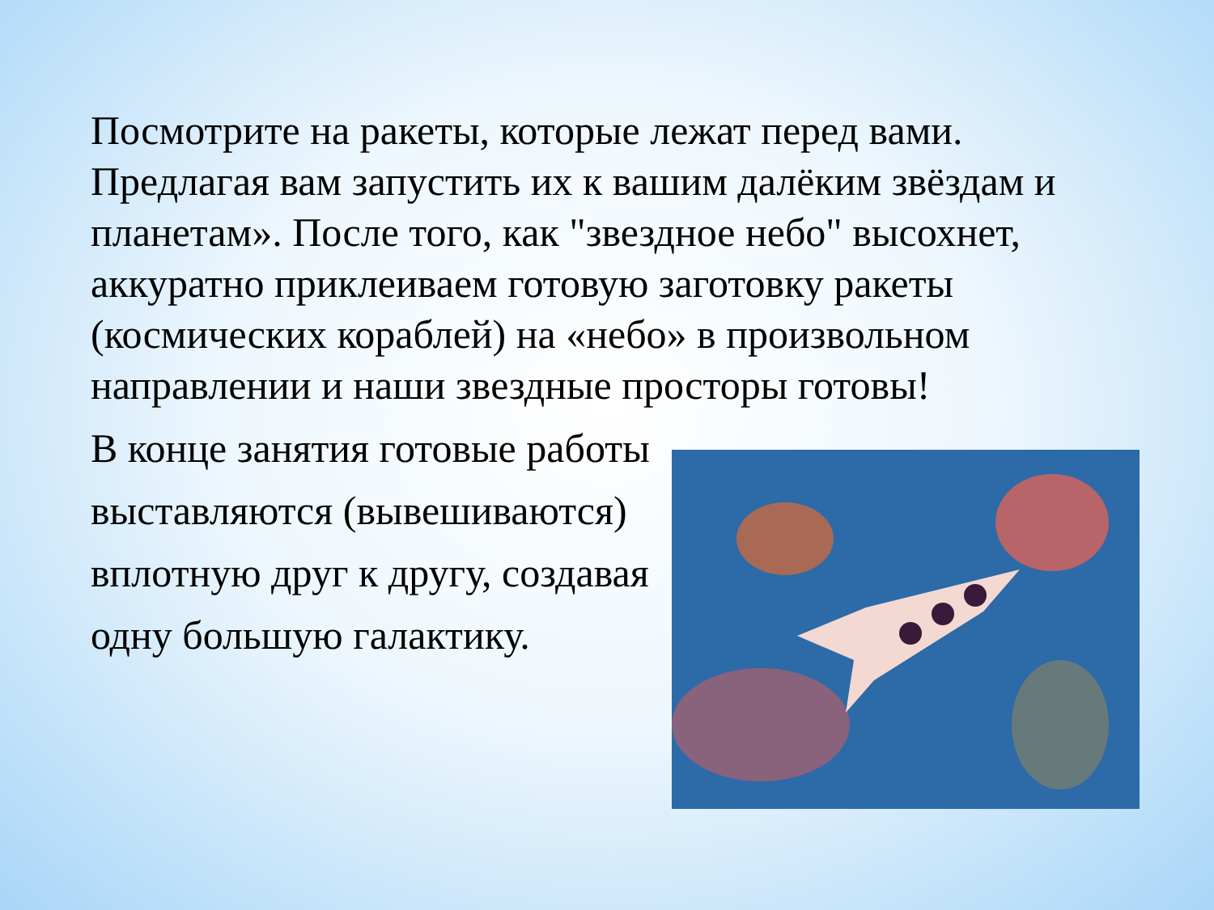Посмотрите на ракеты, которые лежат перед вами. Предлагая вам запустить их к вашим далёким звёздам и планетам». После того, как "звездное небо" высохнет, аккуратно приклеиваем готовую заготовку ракеты (космических кораблей) на «небо» в произвольном направлении и наши звездные просторы готовы!
В конце занятия готовые работы выставляются (вывешиваются) вплотную друг к другу, создавая одну большую галактику.